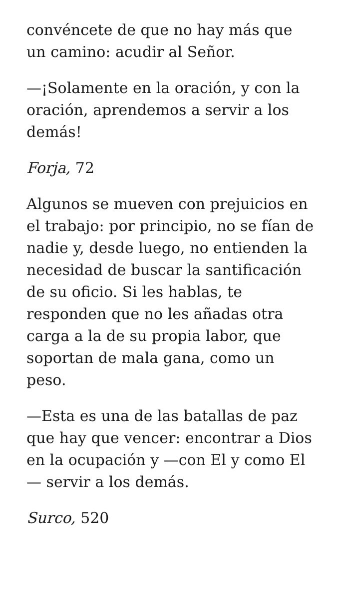convéncete de que no hay más que un camino: acudir al Señor.
—¡Solamente en la oración, y con la oración, aprendemos a servir a los demás!
Forja, 72
Algunos se mueven con prejuicios en el trabajo: por principio, no se fían de nadie y, desde luego, no entienden la necesidad de buscar la santificación de su oficio. Si les hablas, te responden que no les añadas otra carga a la de su propia labor, que soportan de mala gana, como un peso.
—Esta es una de las batallas de paz que hay que vencer: encontrar a Dios en la ocupación y —con El y como El — servir a los demás.
Surco, 520